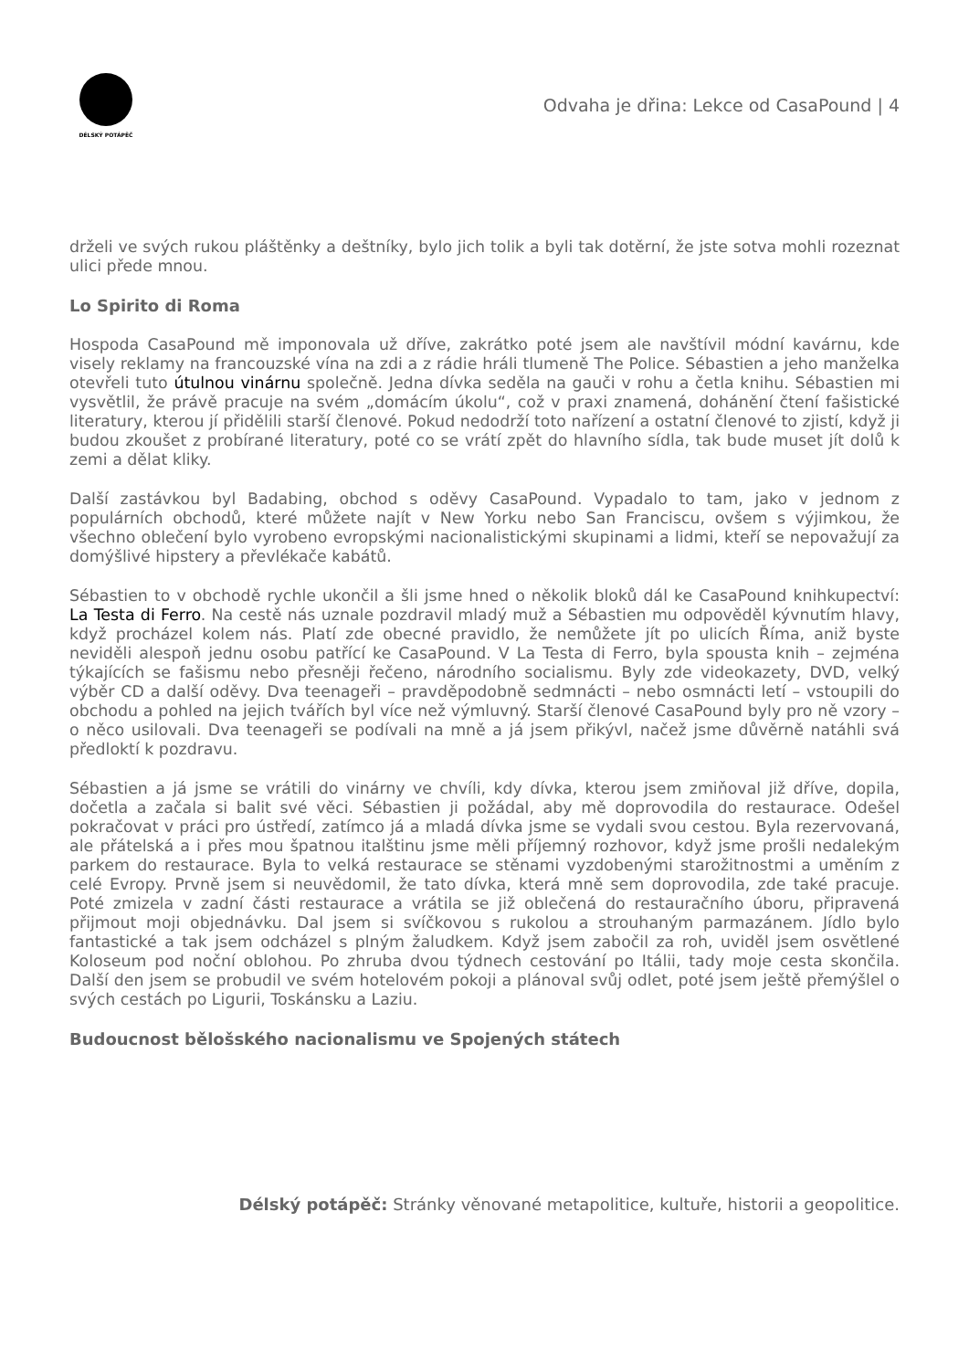DÉLSKÝ POTÁPĚČ
Odvaha je dřina: Lekce od CasaPound | 4
drželi ve svých rukou pláštěnky a deštníky, bylo jich tolik a byli tak dotěrní, že jste sotva mohli rozeznat ulici přede mnou.
Lo Spirito di Roma
Hospoda CasaPound mě imponovala už dříve, zakrátko poté jsem ale navštívil módní kavárnu, kde visely reklamy na francouzské vína na zdi a z rádie hráli tlumeně The Police. Sébastien a jeho manželka otevřeli tuto útulnou vinárnu společně. Jedna dívka seděla na gauči v rohu a četla knihu. Sébastien mi vysvětlil, že právě pracuje na svém „domácím úkolu“, což v praxi znamená, dohánění čtení fašistické literatury, kterou jí přidělili starší členové. Pokud nedodrží toto nařízení a ostatní členové to zjistí, když ji budou zkoušet z probírané literatury, poté co se vrátí zpět do hlavního sídla, tak bude muset jít dolů k zemi a dělat kliky.
Další zastávkou byl Badabing, obchod s oděvy CasaPound. Vypadalo to tam, jako v jednom z populárních obchodů, které můžete najít v New Yorku nebo San Franciscu, ovšem s výjimkou, že všechno oblečení bylo vyrobeno evropskými nacionalistickými skupinami a lidmi, kteří se nepovažují za domýšlivé hipstery a převlékače kabátů.
Sébastien to v obchodě rychle ukončil a šli jsme hned o několik bloků dál ke CasaPound knihkupectví: La Testa di Ferro. Na cestě nás uznale pozdravil mladý muž a Sébastien mu odpověděl kývnutím hlavy, když procházel kolem nás. Platí zde obecné pravidlo, že nemůžete jít po ulicích Říma, aniž byste neviděli alespoň jednu osobu patřící ke CasaPound. V La Testa di Ferro, byla spousta knih – zejména týkajících se fašismu nebo přesněji řečeno, národního socialismu. Byly zde videokazety, DVD, velký výběr CD a další oděvy. Dva teenageři – pravděpodobně sedmnácti – nebo osmnácti letí – vstoupili do obchodu a pohled na jejich tvářích byl více než výmluvný. Starší členové CasaPound byly pro ně vzory – o něco usilovali. Dva teenageři se podívali na mně a já jsem přikývl, načež jsme důvěrně natáhli svá předloktí k pozdravu.
Sébastien a já jsme se vrátili do vinárny ve chvíli, kdy dívka, kterou jsem zmiňoval již dříve, dopila, dočetla a začala si balit své věci. Sébastien ji požádal, aby mě doprovodila do restaurace. Odešel pokračovat v práci pro ústředí, zatímco já a mladá dívka jsme se vydali svou cestou. Byla rezervovaná, ale přátelská a i přes mou špatnou italštinu jsme měli příjemný rozhovor, když jsme prošli nedalekým parkem do restaurace. Byla to velká restaurace se stěnami vyzdobenými starožitnostmi a uměním z celé Evropy. Prvně jsem si neuvědomil, že tato dívka, která mně sem doprovodila, zde také pracuje. Poté zmizela v zadní části restaurace a vrátila se již oblečená do restauračního úboru, připravená přijmout moji objednávku. Dal jsem si svíčkovou s rukolou a strouhaným parmazánem. Jídlo bylo fantastické a tak jsem odcházel s plným žaludkem. Když jsem zabočil za roh, uviděl jsem osvětlené Koloseum pod noční oblohou. Po zhruba dvou týdnech cestování po Itálii, tady moje cesta skončila. Další den jsem se probudil ve svém hotelovém pokoji a plánoval svůj odlet, poté jsem ještě přemýšlel o svých cestách po Ligurii, Toskánsku a Laziu.
Budoucnost bělošského nacionalismu ve Spojených státech
Délský potápěč: Stránky věnované metapolitice, kultuře, historii a geopolitice.